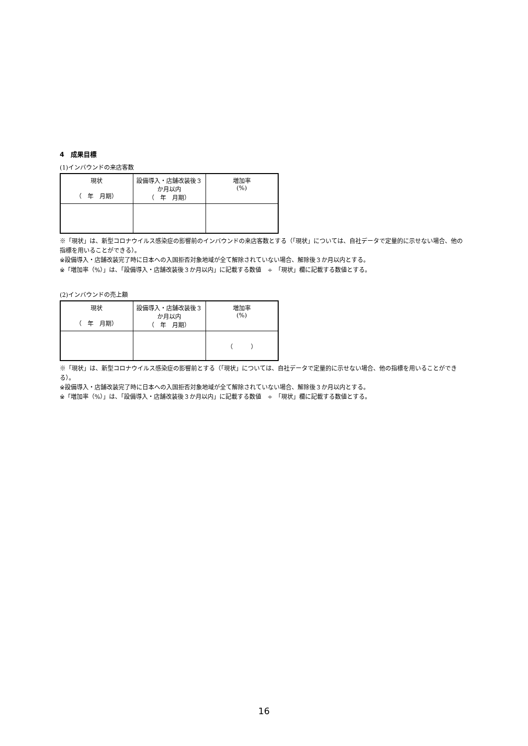4　成果目標
(1)インバウンドの来店客数
| 現状 （ 年 月期） | 設備導入・店舗改装後３か月以内 （ 年 月期） | 増加率 (%) |
| --- | --- | --- |
※「現状」は、新型コロナウイルス感染症の影響前のインバウンドの来店客数とする（「現状」については、自社データで定量的に示せない場合、他の指標を用いることができる）。
※設備導入・店舗改装完了時に日本への入国拒否対象地域が全て解除されていない場合、解除後３か月以内とする。
※「増加率（%）」は、「設備導入・店舗改装後３か月以内」に記載する数値　÷　「現状」欄に記載する数値とする。
(2)インバウンドの売上額
| 現状 （ 年 月期） | 設備導入・店舗改装後３か月以内 （ 年 月期） | 増加率 (%) |
| --- | --- | --- |
| | | （ ） |
※「現状」は、新型コロナウイルス感染症の影響前とする（「現状」については、自社データで定量的に示せない場合、他の指標を用いることができる）。
※設備導入・店舗改装完了時に日本への入国拒否対象地域が全て解除されていない場合、解除後３か月以内とする。
※「増加率（%）」は、「設備導入・店舗改装後３か月以内」に記載する数値　÷　「現状」欄に記載する数値とする。
16